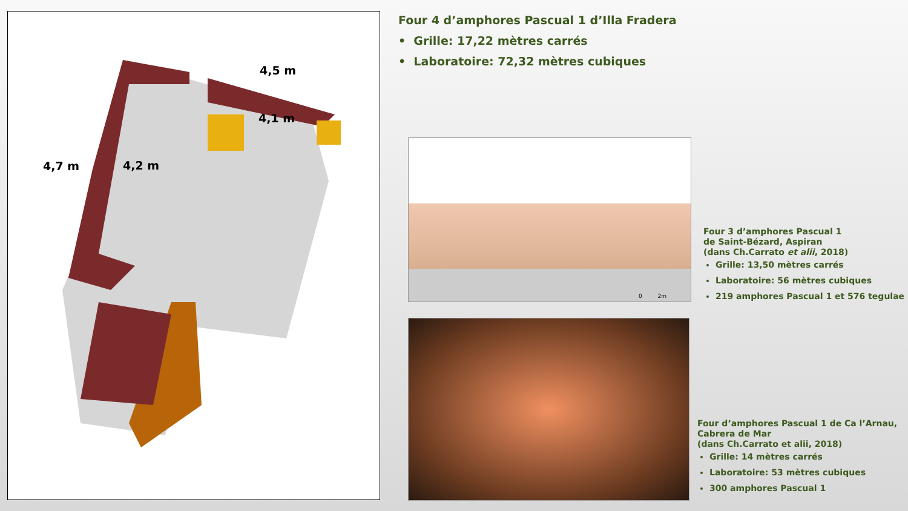4,5 m
4,1 m
4,7 m 4,2 m
Four 4 d’amphores Pascual 1 d’Illa Fradera
• Grille: 17,22 mètres carrés
• Laboratoire: 72,32 mètres cubiques
0 2m
Four 3 d’amphores Pascual 1
de Saint-Bézard, Aspiran
(dans Ch.Carrato et alii, 2018)
Grille: 13,50 mètres carrés
Laboratoire: 56 mètres cubiques
219 amphores Pascual 1 et 576 tegulae
Four d’amphores Pascual 1 de Ca l’Arnau,
Cabrera de Mar
(dans Ch.Carrato et alii, 2018)
Grille: 14 mètres carrés
Laboratoire: 53 mètres cubiques
300 amphores Pascual 1